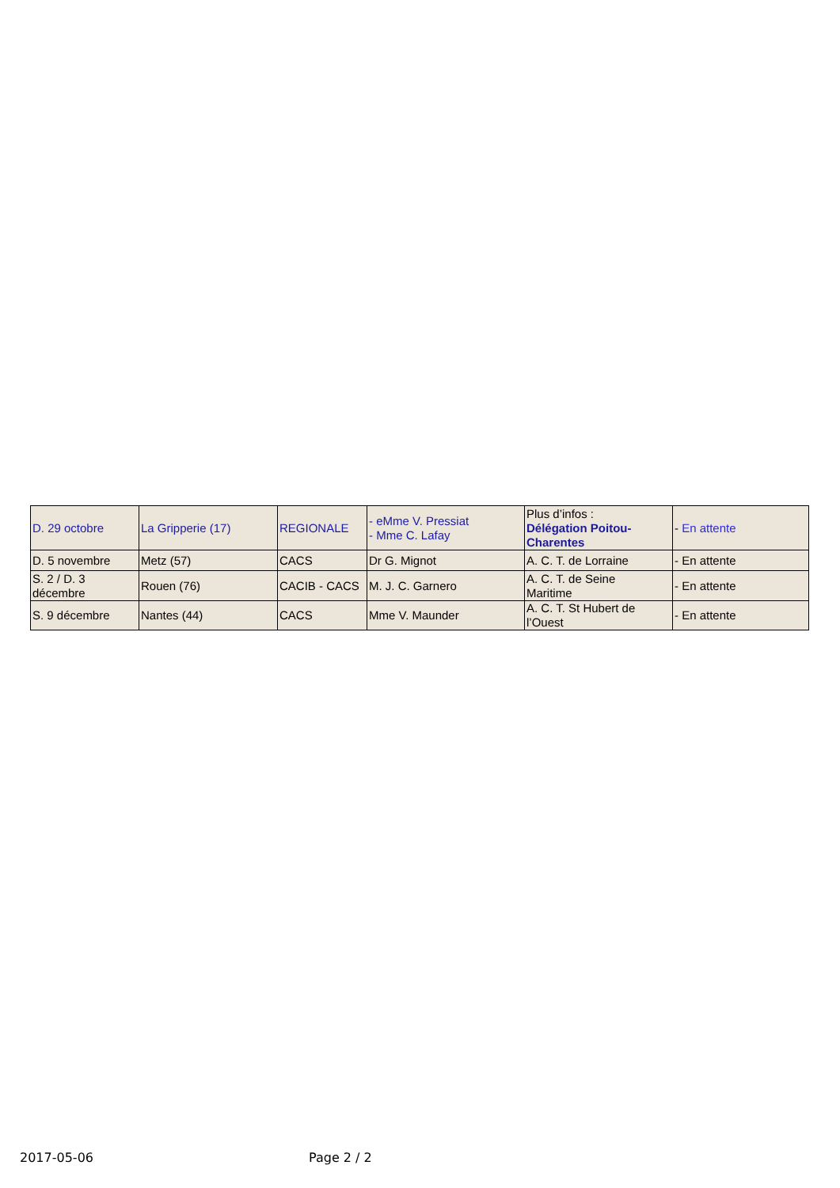| D. 29 octobre | La Gripperie (17) | REGIONALE | - eMme V. Pressiat - Mme C. Lafay | Plus d’infos : Délégation Poitou- Charentes | - En attente |
| D. 5 novembre | Metz (57) | CACS | Dr G. Mignot | A. C. T. de Lorraine | - En attente |
| S. 2 / D. 3 décembre | Rouen (76) | CACIB - CACS | M. J. C. Garnero | A. C. T. de Seine Maritime | - En attente |
| S. 9 décembre | Nantes (44) | CACS | Mme V. Maunder | A. C. T. St Hubert de l’Ouest | - En attente |
2017-05-06 Page 2 / 2